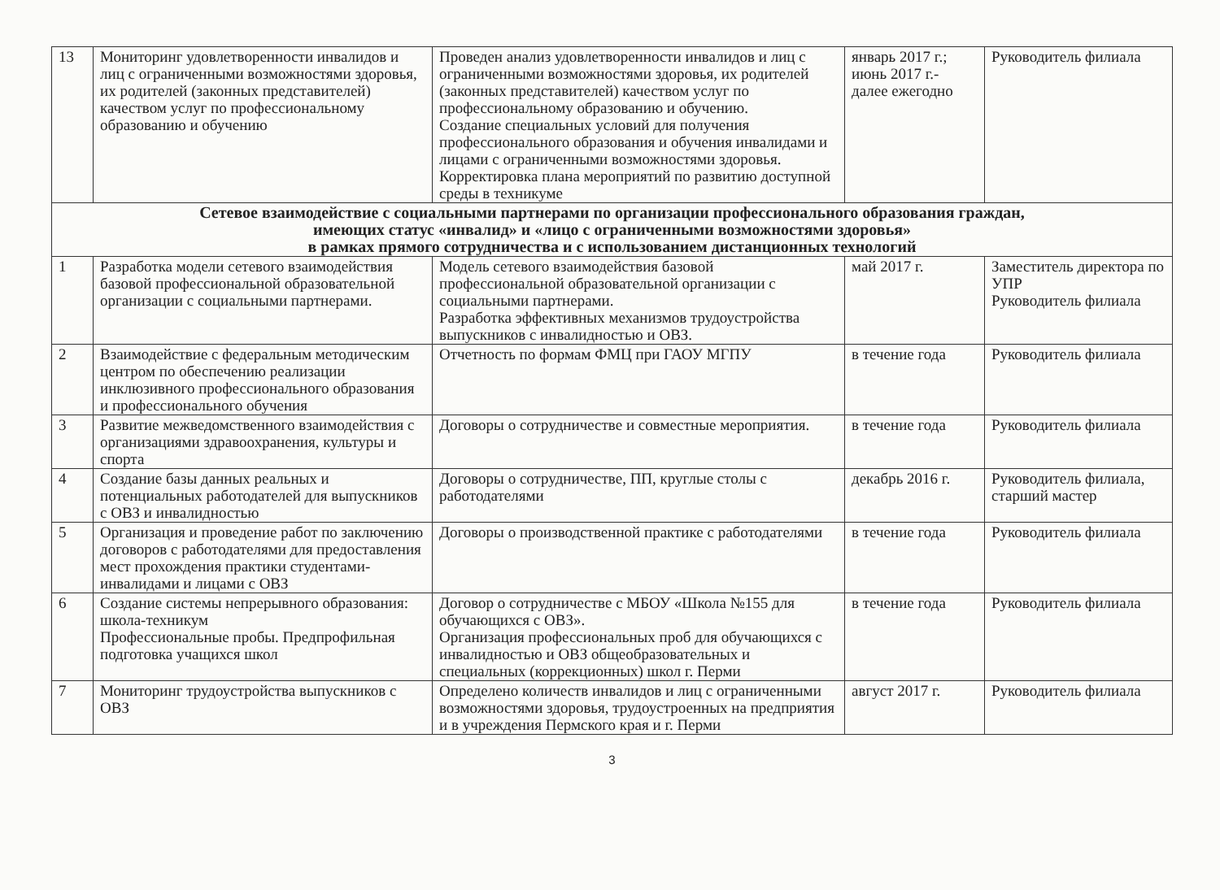| 13 | Мониторинг удовлетворенности инвалидов и лиц с ограниченными возможностями здоровья, их родителей (законных представителей) качеством услуг по профессиональному образованию и обучению | Проведен анализ удовлетворенности инвалидов и лиц с ограниченными возможностями здоровья, их родителей (законных представителей) качеством услуг по профессиональному образованию и обучению. Создание специальных условий для получения профессионального образования и обучения инвалидами и лицами с ограниченными возможностями здоровья. Корректировка плана мероприятий по развитию доступной среды в техникуме | январь 2017 г.; июнь 2017 г.- далее ежегодно | Руководитель филиала |
| Сетевое взаимодействие с социальными партнерами по организации профессионального образования граждан, имеющих статус «инвалид» и «лицо с ограниченными возможностями здоровья» в рамках прямого сотрудничества и с использованием дистанционных технологий | | | | |
| 1 | Разработка модели сетевого взаимодействия базовой профессиональной образовательной организации с социальными партнерами. | Модель сетевого взаимодействия базовой профессиональной образовательной организации с социальными партнерами. Разработка эффективных механизмов трудоустройства выпускников с инвалидностью и ОВЗ. | май 2017 г. | Заместитель директора по УПР Руководитель филиала |
| 2 | Взаимодействие с федеральным методическим центром по обеспечению реализации инклюзивного профессионального образования и профессионального обучения | Отчетность по формам ФМЦ при ГАОУ МГПУ | в течение года | Руководитель филиала |
| 3 | Развитие межведомственного взаимодействия с организациями здравоохранения, культуры и спорта | Договоры о сотрудничестве и совместные мероприятия. | в течение года | Руководитель филиала |
| 4 | Создание базы данных реальных и потенциальных работодателей для выпускников с ОВЗ и инвалидностью | Договоры о сотрудничестве, ПП, круглые столы с работодателями | декабрь 2016 г. | Руководитель филиала, старший мастер |
| 5 | Организация и проведение работ по заключению договоров с работодателями для предоставления мест прохождения практики студентами- инвалидами и лицами с ОВЗ | Договоры о производственной практике с работодателями | в течение года | Руководитель филиала |
| 6 | Создание системы непрерывного образования: школа-техникум Профессиональные пробы. Предпрофильная подготовка учащихся школ | Договор о сотрудничестве с МБОУ «Школа №155 для обучающихся с ОВЗ». Организация профессиональных проб для обучающихся с инвалидностью и ОВЗ общеобразовательных и специальных (коррекционных) школ г. Перми | в течение года | Руководитель филиала |
| 7 | Мониторинг трудоустройства выпускников с ОВЗ | Определено количеств инвалидов и лиц с ограниченными возможностями здоровья, трудоустроенных на предприятия и в учреждения Пермского края и г. Перми | август 2017 г. | Руководитель филиала |
3